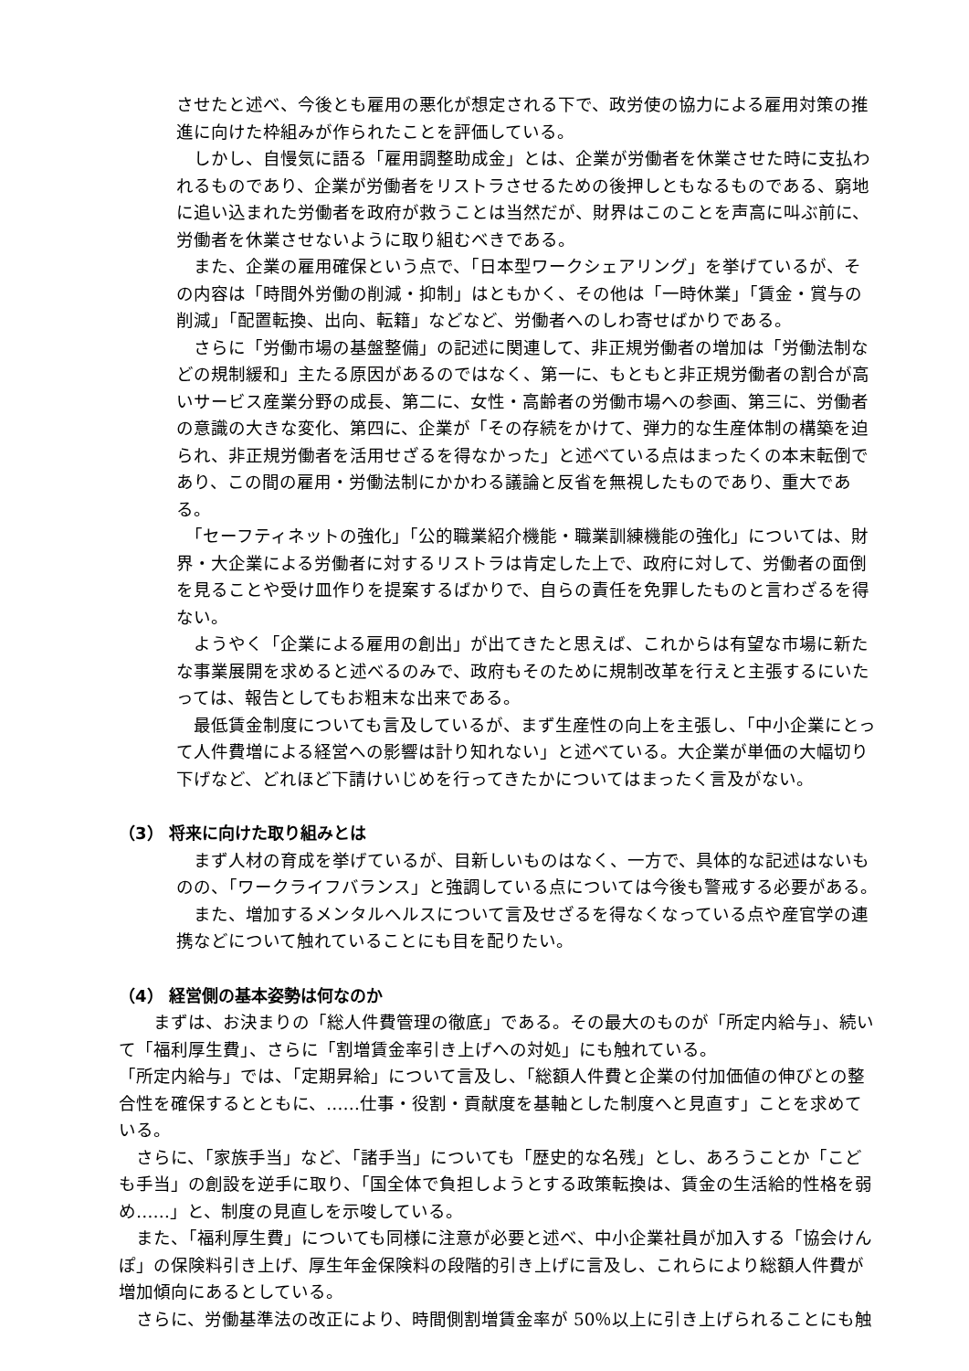させたと述べ、今後とも雇用の悪化が想定される下で、政労使の協力による雇用対策の推進に向けた枠組みが作られたことを評価している。
　しかし、自慢気に語る「雇用調整助成金」とは、企業が労働者を休業させた時に支払われるものであり、企業が労働者をリストラさせるための後押しともなるものである、窮地に追い込まれた労働者を政府が救うことは当然だが、財界はこのことを声高に叫ぶ前に、労働者を休業させないように取り組むべきである。
　また、企業の雇用確保という点で、「日本型ワークシェアリング」を挙げているが、その内容は「時間外労働の削減・抑制」はともかく、その他は「一時休業」「賃金・賞与の削減」「配置転換、出向、転籍」などなど、労働者へのしわ寄せばかりである。
　さらに「労働市場の基盤整備」の記述に関連して、非正規労働者の増加は「労働法制などの規制緩和」主たる原因があるのではなく、第一に、もともと非正規労働者の割合が高いサービス産業分野の成長、第二に、女性・高齢者の労働市場への参画、第三に、労働者の意識の大きな変化、第四に、企業が「その存続をかけて、弾力的な生産体制の構築を迫られ、非正規労働者を活用せざるを得なかった」と述べている点はまったくの本末転倒であり、この間の雇用・労働法制にかかわる議論と反省を無視したものであり、重大である。
　「セーフティネットの強化」「公的職業紹介機能・職業訓練機能の強化」については、財界・大企業による労働者に対するリストラは肯定した上で、政府に対して、労働者の面倒を見ることや受け皿作りを提案するばかりで、自らの責任を免罪したものと言わざるを得ない。
　ようやく「企業による雇用の創出」が出てきたと思えば、これからは有望な市場に新たな事業展開を求めると述べるのみで、政府もそのために規制改革を行えと主張するにいたっては、報告としてもお粗末な出来である。
　最低賃金制度についても言及しているが、まず生産性の向上を主張し、「中小企業にとって人件費増による経営への影響は計り知れない」と述べている。大企業が単価の大幅切り下げなど、どれほど下請けいじめを行ってきたかについてはまったく言及がない。
（3） 将来に向けた取り組みとは
　まず人材の育成を挙げているが、目新しいものはなく、一方で、具体的な記述はないものの、「ワークライフバランス」と強調している点については今後も警戒する必要がある。
　また、増加するメンタルヘルスについて言及せざるを得なくなっている点や産官学の連携などについて触れていることにも目を配りたい。
（4） 経営側の基本姿勢は何なのか
　　まずは、お決まりの「総人件費管理の徹底」である。その最大のものが「所定内給与」、続いて「福利厚生費」、さらに「割増賃金率引き上げへの対処」にも触れている。
「所定内給与」では、「定期昇給」について言及し、「総額人件費と企業の付加価値の伸びとの整合性を確保するとともに、……仕事・役割・貢献度を基軸とした制度へと見直す」ことを求めている。
　さらに、「家族手当」など、「諸手当」についても「歴史的な名残」とし、あろうことか「こども手当」の創設を逆手に取り、「国全体で負担しようとする政策転換は、賃金の生活給的性格を弱め……」と、制度の見直しを示唆している。
　また、「福利厚生費」についても同様に注意が必要と述べ、中小企業社員が加入する「協会けんぽ」の保険料引き上げ、厚生年金保険料の段階的引き上げに言及し、これらにより総額人件費が増加傾向にあるとしている。
　さらに、労働基準法の改正により、時間側割増賃金率が 50％以上に引き上げられることにも触